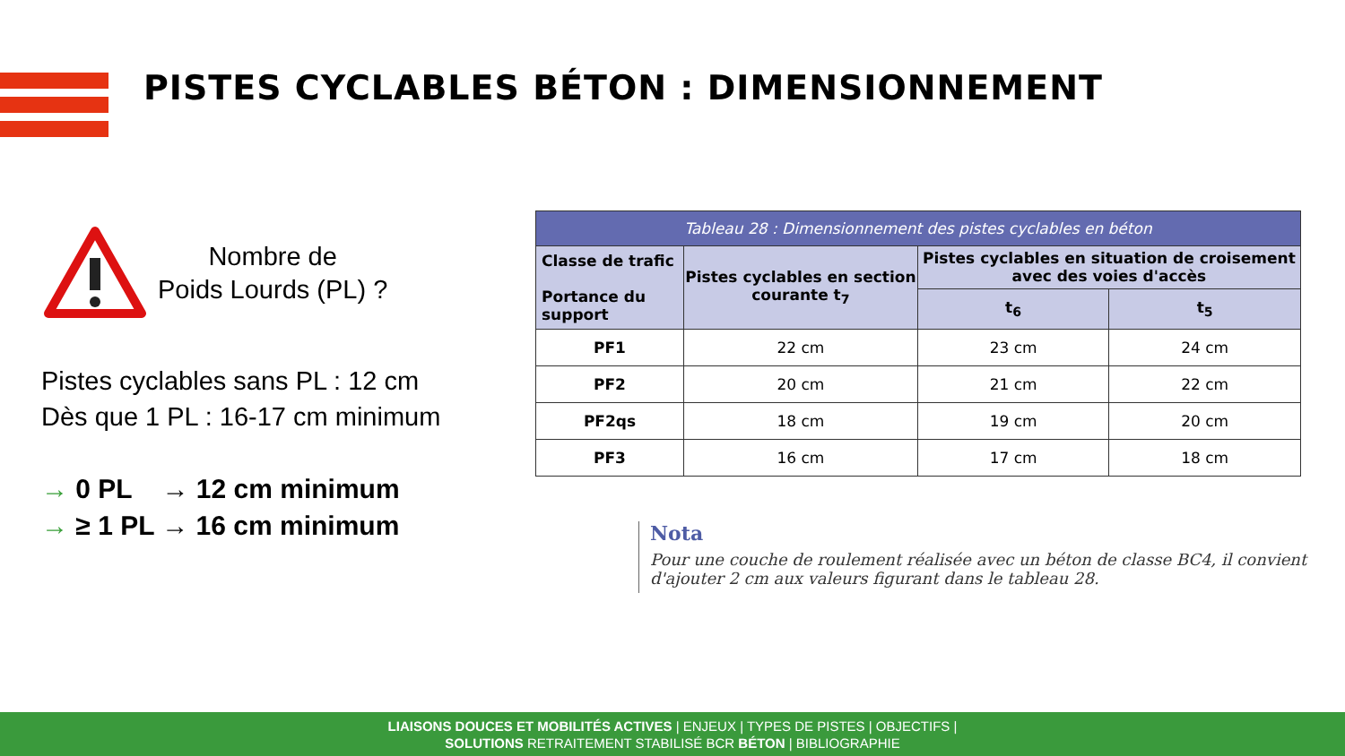PISTES CYCLABLES BÉTON : DIMENSIONNEMENT
Nombre de
Poids Lourds (PL) ?
Pistes cyclables sans PL : 12 cm
Dès que 1 PL : 16-17 cm minimum
→ 0 PL → 12 cm minimum
→ ≥ 1 PL → 16 cm minimum
| Tableau 28 : Dimensionnement des pistes cyclables en béton | | | |
| Classe de trafic Portance du support | Pistes cyclables en section courante t<sub>7</sub> | Pistes cyclables en situation de croisement avec des voies d'accès | |
| | | t<sub>6</sub> | t<sub>5</sub> |
| PF1 | 22 cm | 23 cm | 24 cm |
| PF2 | 20 cm | 21 cm | 22 cm |
| PF2qs | 18 cm | 19 cm | 20 cm |
| PF3 | 16 cm | 17 cm | 18 cm |
Nota
Pour une couche de roulement réalisée avec un béton de classe BC4, il convient d'ajouter 2 cm aux valeurs figurant dans le tableau 28.
LIAISONS DOUCES ET MOBILITÉS ACTIVES | ENJEUX | TYPES DE PISTES | OBJECTIFS |
SOLUTIONS RETRAITEMENT STABILISÉ BCR BÉTON | BIBLIOGRAPHIE